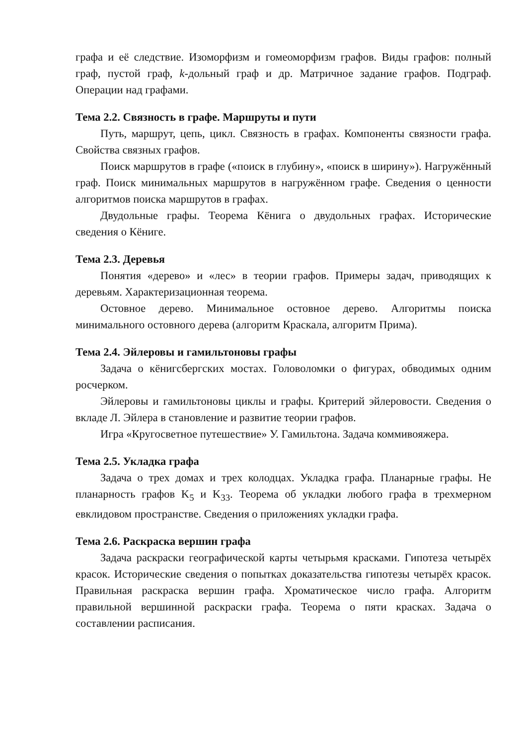графа и её следствие. Изоморфизм и гомеоморфизм графов. Виды графов: полный граф, пустой граф, k-дольный граф и др. Матричное задание графов. Подграф. Операции над графами.
Тема 2.2. Связность в графе. Маршруты и пути
Путь, маршрут, цепь, цикл. Связность в графах. Компоненты связности графа. Свойства связных графов.
Поиск маршрутов в графе («поиск в глубину», «поиск в ширину»). Нагружённый граф. Поиск минимальных маршрутов в нагружённом графе. Сведения о ценности алгоритмов поиска маршрутов в графах.
Двудольные графы. Теорема Кёнига о двудольных графах. Исторические сведения о Кёниге.
Тема 2.3. Деревья
Понятия «дерево» и «лес» в теории графов. Примеры задач, приводящих к деревьям. Характеризационная теорема.
Остовное дерево. Минимальное остовное дерево. Алгоритмы поиска минимального остовного дерева (алгоритм Краскала, алгоритм Прима).
Тема 2.4. Эйлеровы и гамильтоновы графы
Задача о кёнигсбергских мостах. Головоломки о фигурах, обводимых одним росчерком.
Эйлеровы и гамильтоновы циклы и графы. Критерий эйлеровости. Сведения о вкладе Л. Эйлера в становление и развитие теории графов.
Игра «Кругосветное путешествие» У. Гамильтона. Задача коммивояжера.
Тема 2.5. Укладка графа
Задача о трех домах и трех колодцах. Укладка графа. Планарные графы. Не планарность графов K<sub>5</sub> и K<sub>33</sub>. Теорема об укладки любого графа в трехмерном евклидовом пространстве. Сведения о приложениях укладки графа.
Тема 2.6. Раскраска вершин графа
Задача раскраски географической карты четырьмя красками. Гипотеза четырёх красок. Исторические сведения о попытках доказательства гипотезы четырёх красок. Правильная раскраска вершин графа. Хроматическое число графа. Алгоритм правильной вершинной раскраски графа. Теорема о пяти красках. Задача о составлении расписания.